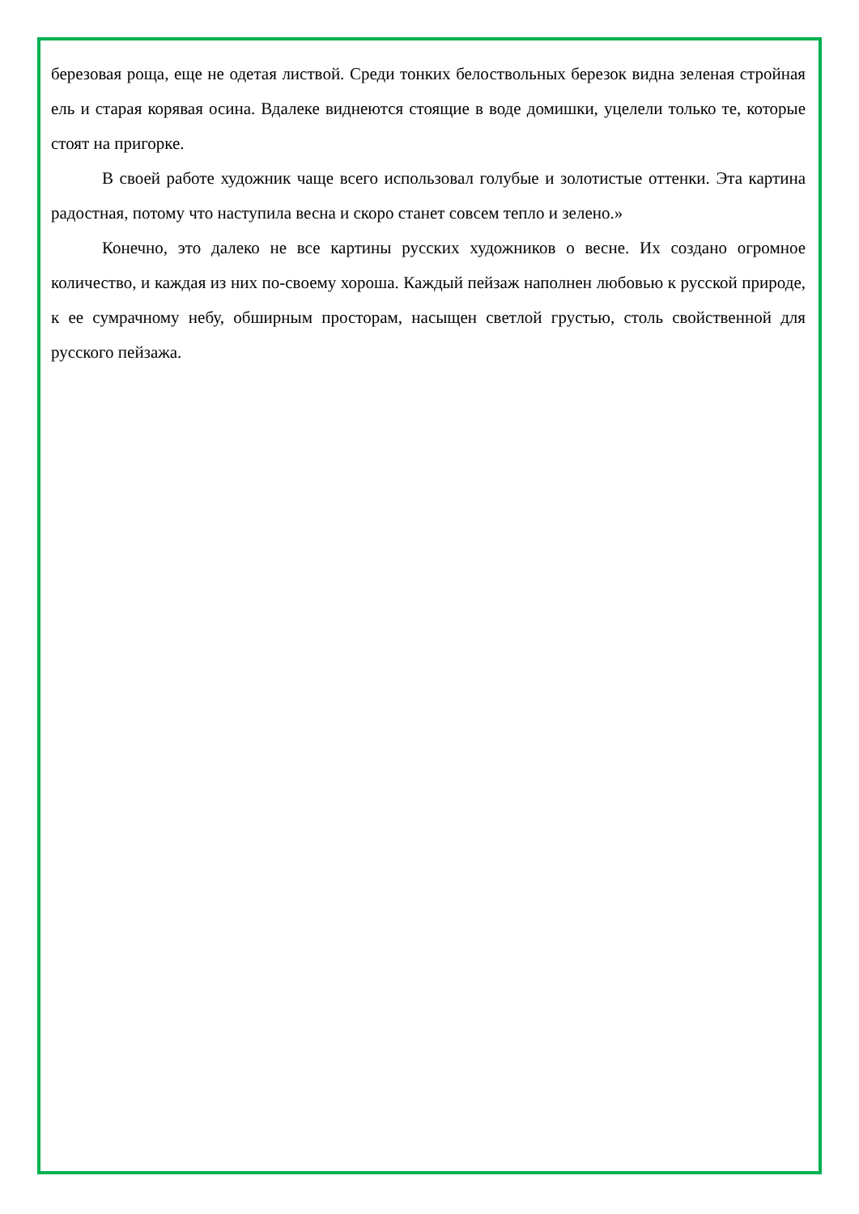березовая роща, еще не одетая листвой. Среди тонких белоствольных березок видна зеленая стройная ель и старая корявая осина. Вдалеке виднеются стоящие в воде домишки, уцелели только те, которые стоят на пригорке.
В своей работе художник чаще всего использовал голубые и золотистые оттенки. Эта картина радостная, потому что наступила весна и скоро станет совсем тепло и зелено.»
Конечно, это далеко не все картины русских художников о весне. Их создано огромное количество, и каждая из них по-своему хороша. Каждый пейзаж наполнен любовью к русской природе, к ее сумрачному небу, обширным просторам, насыщен светлой грустью, столь свойственной для русского пейзажа.